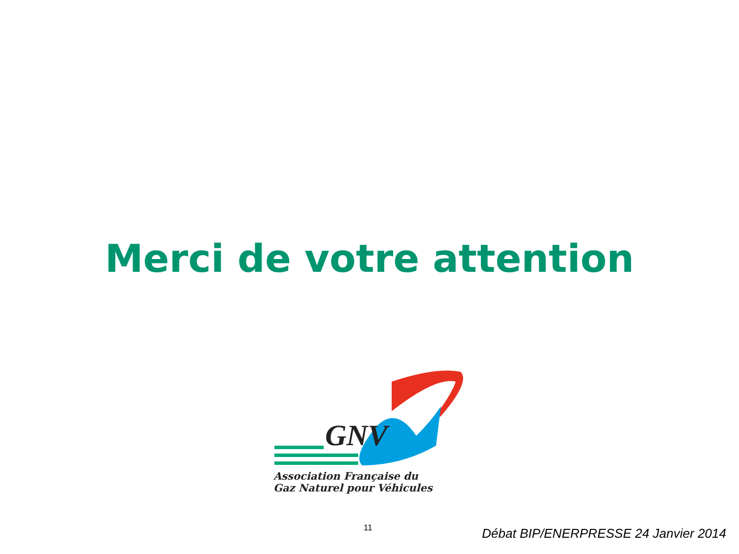Merci de votre attention
GNV
Association Française du
Gaz Naturel pour Véhicules
11
Débat BIP/ENERPRESSE 24 Janvier 2014